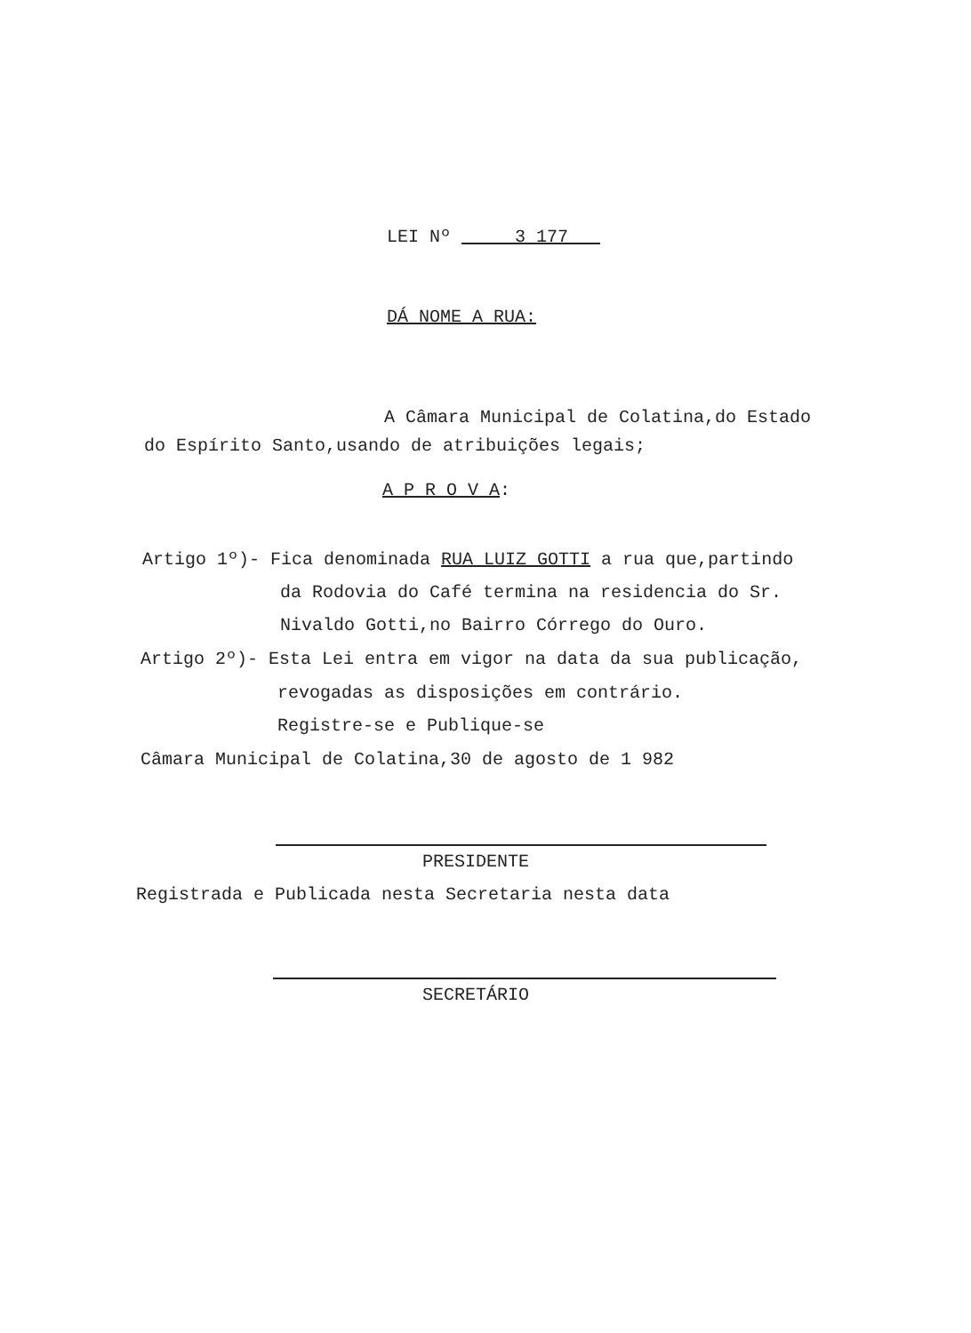LEI Nº 3 177
DÁ NOME A RUA:
A Câmara Municipal de Colatina,do Estado
do Espírito Santo,usando de atribuições legais;
A P R O V A:
Artigo 1º)- Fica denominada RUA LUIZ GOTTI a rua que,partindo
da Rodovia do Café termina na residencia do Sr.
Nivaldo Gotti,no Bairro Córrego do Ouro.
Artigo 2º)- Esta Lei entra em vigor na data da sua publicação,
revogadas as disposições em contrário.
Registre-se e Publique-se
Câmara Municipal de Colatina,30 de agosto de 1 982
PRESIDENTE
Registrada e Publicada nesta Secretaria nesta data
SECRETÁRIO